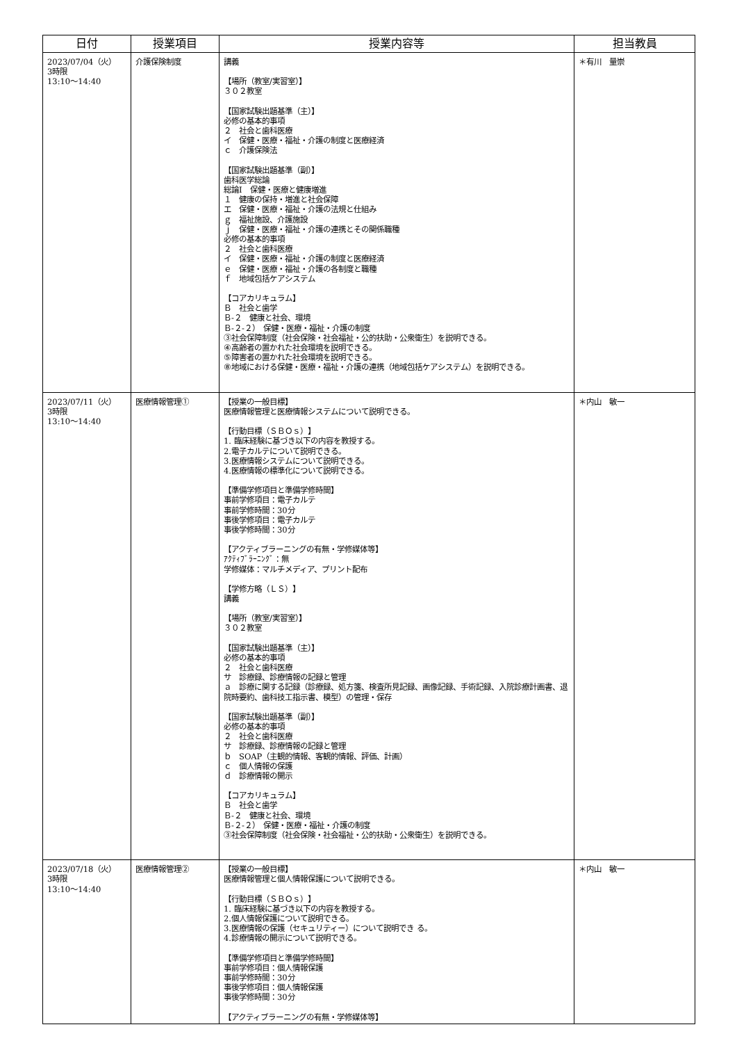| 日付 | 授業項目 | 授業内容等 | 担当教員 |
| --- | --- | --- | --- |
| 2023/07/04（火） 3時限 13:10～14:40 | 介護保険制度 | 講義 【場所（教室/実習室）】 ３０２教室 【国家試験出題基準（主）】 必修の基本的事項 ２ 社会と歯科医療 イ 保健・医療・福祉・介護の制度と医療経済 ｃ 介護保険法 【国家試験出題基準（副）】 歯科医学総論 総論Ⅰ 保健・医療と健康増進 １ 健康の保持・増進と社会保障 エ 保健・医療・福祉・介護の法規と仕組み ｇ 福祉施設、介護施設 ｊ 保健・医療・福祉・介護の連携とその関係職種 必修の基本的事項 ２ 社会と歯科医療 イ 保健・医療・福祉・介護の制度と医療経済 ｅ 保健・医療・福祉・介護の各制度と職種 ｆ 地域包括ケアシステム 【コアカリキュラム】 Ｂ 社会と歯学 Ｂ-２ 健康と社会、環境 Ｂ-２-２） 保健・医療・福祉・介護の制度 ③社会保障制度（社会保険・社会福祉・公的扶助・公衆衛生）を説明できる。 ④高齢者の置かれた社会環境を説明できる。 ⑤障害者の置かれた社会環境を説明できる。 ⑧地域における保健・医療・福祉・介護の連携（地域包括ケアシステム）を説明できる。 | ＊有川 量崇 |
| 2023/07/11（火） 3時限 13:10～14:40 | 医療情報管理① | 【授業の一般目標】 医療情報管理と医療情報システムについて説明できる。 【行動目標（ＳＢＯｓ）】 1. 臨床経験に基づき以下の内容を教授する。 2.電子カルテについて説明できる。 3.医療情報システムについて説明できる。 4.医療情報の標準化について説明できる。 【準備学修項目と準備学修時間】 事前学修項目：電子カルテ 事前学修時間：30分 事後学修項目：電子カルテ 事後学修時間：30分 【アクティブラーニングの有無・学修媒体等】 ｱｸﾃｨﾌﾞﾗｰﾆﾝｸﾞ：無 学修媒体：マルチメディア、プリント配布 【学修方略（ＬＳ）】 講義 【場所（教室/実習室）】 ３０２教室 【国家試験出題基準（主）】 必修の基本的事項 ２ 社会と歯科医療 サ 診療録、診療情報の記録と管理 ａ 診療に関する記録（診療録、処方箋、検査所見記録、画像記録、手術記録、入院診療計画書、退院時要約、歯科技工指示書、模型）の管理・保存 【国家試験出題基準（副）】 必修の基本的事項 ２ 社会と歯科医療 サ 診療録、診療情報の記録と管理 ｂ SOAP（主観的情報、客観的情報、評価、計画） ｃ 個人情報の保護 ｄ 診療情報の開示 【コアカリキュラム】 Ｂ 社会と歯学 Ｂ-２ 健康と社会、環境 Ｂ-２-２） 保健・医療・福祉・介護の制度 ③社会保障制度（社会保険・社会福祉・公的扶助・公衆衛生）を説明できる。 | ＊内山 敏一 |
| 2023/07/18（火） 3時限 13:10～14:40 | 医療情報管理② | 【授業の一般目標】 医療情報管理と個人情報保護について説明できる。 【行動目標（ＳＢＯｓ）】 1. 臨床経験に基づき以下の内容を教授する。 2.個人情報保護について説明できる。 3.医療情報の保護（セキュリティー）について説明でき る。 4.診療情報の開示について説明できる。 【準備学修項目と準備学修時間】 事前学修項目：個人情報保護 事前学修時間：30分 事後学修項目：個人情報保護 事後学修時間：30分 【アクティブラーニングの有無・学修媒体等】 | ＊内山 敏一 |